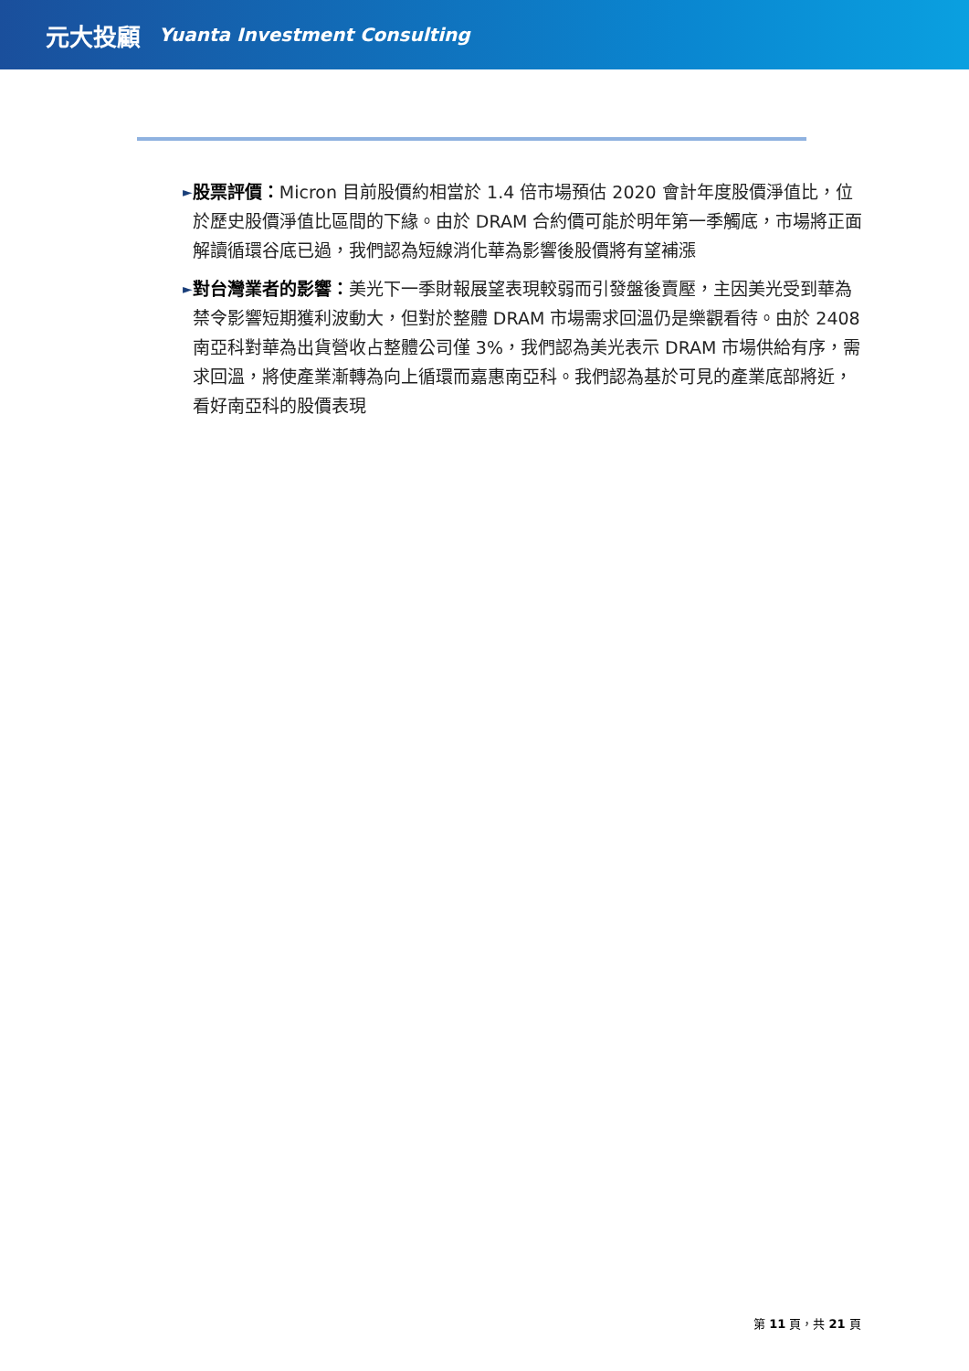元大投顧 Yuanta Investment Consulting
►
股票評價：Micron 目前股價約相當於 1.4 倍市場預估 2020 會計年度股價淨值比，位於歷史股價淨值比區間的下緣。由於 DRAM 合約價可能於明年第一季觸底，市場將正面解讀循環谷底已過，我們認為短線消化華為影響後股價將有望補漲
►
對台灣業者的影響：美光下一季財報展望表現較弱而引發盤後賣壓，主因美光受到華為禁令影響短期獲利波動大，但對於整體 DRAM 市場需求回溫仍是樂觀看待。由於 2408 南亞科對華為出貨營收占整體公司僅 3%，我們認為美光表示 DRAM 市場供給有序，需求回溫，將使產業漸轉為向上循環而嘉惠南亞科。我們認為基於可見的產業底部將近，看好南亞科的股價表現
第 11 頁，共 21 頁